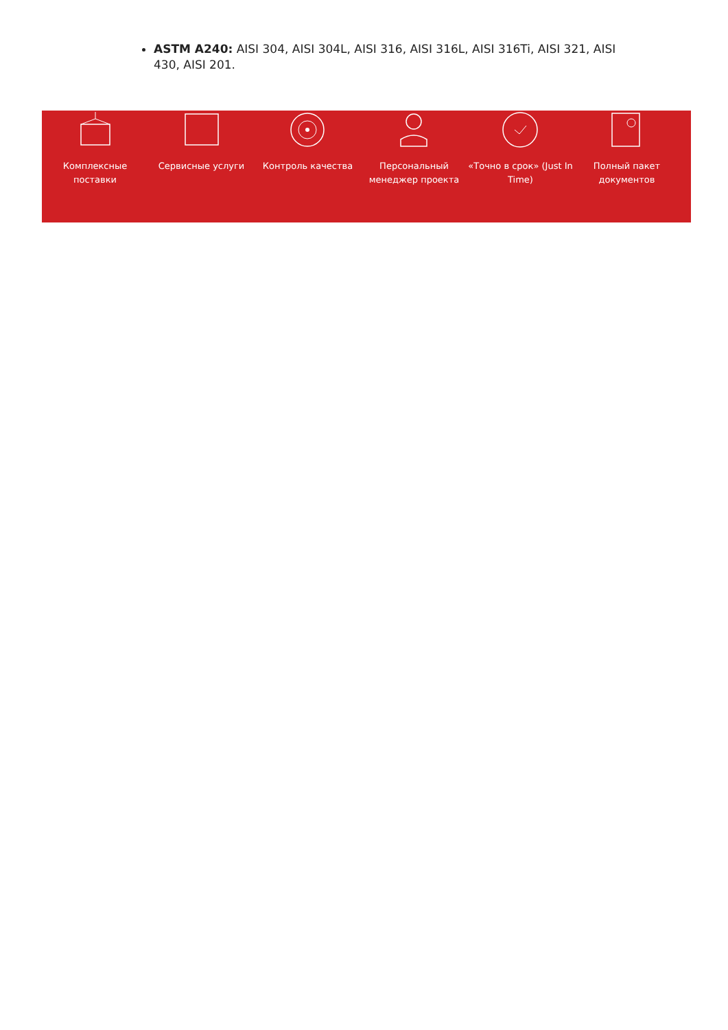ASTM A240: AISI 304, AISI 304L, AISI 316, AISI 316L, AISI 316Ti, AISI 321, AISI 430, AISI 201.
Комплексные поставки
Сервисные услуги Контроль качества Персональный менеджер проекта
«Точно в срок» (Just In Time)
Полный пакет документов